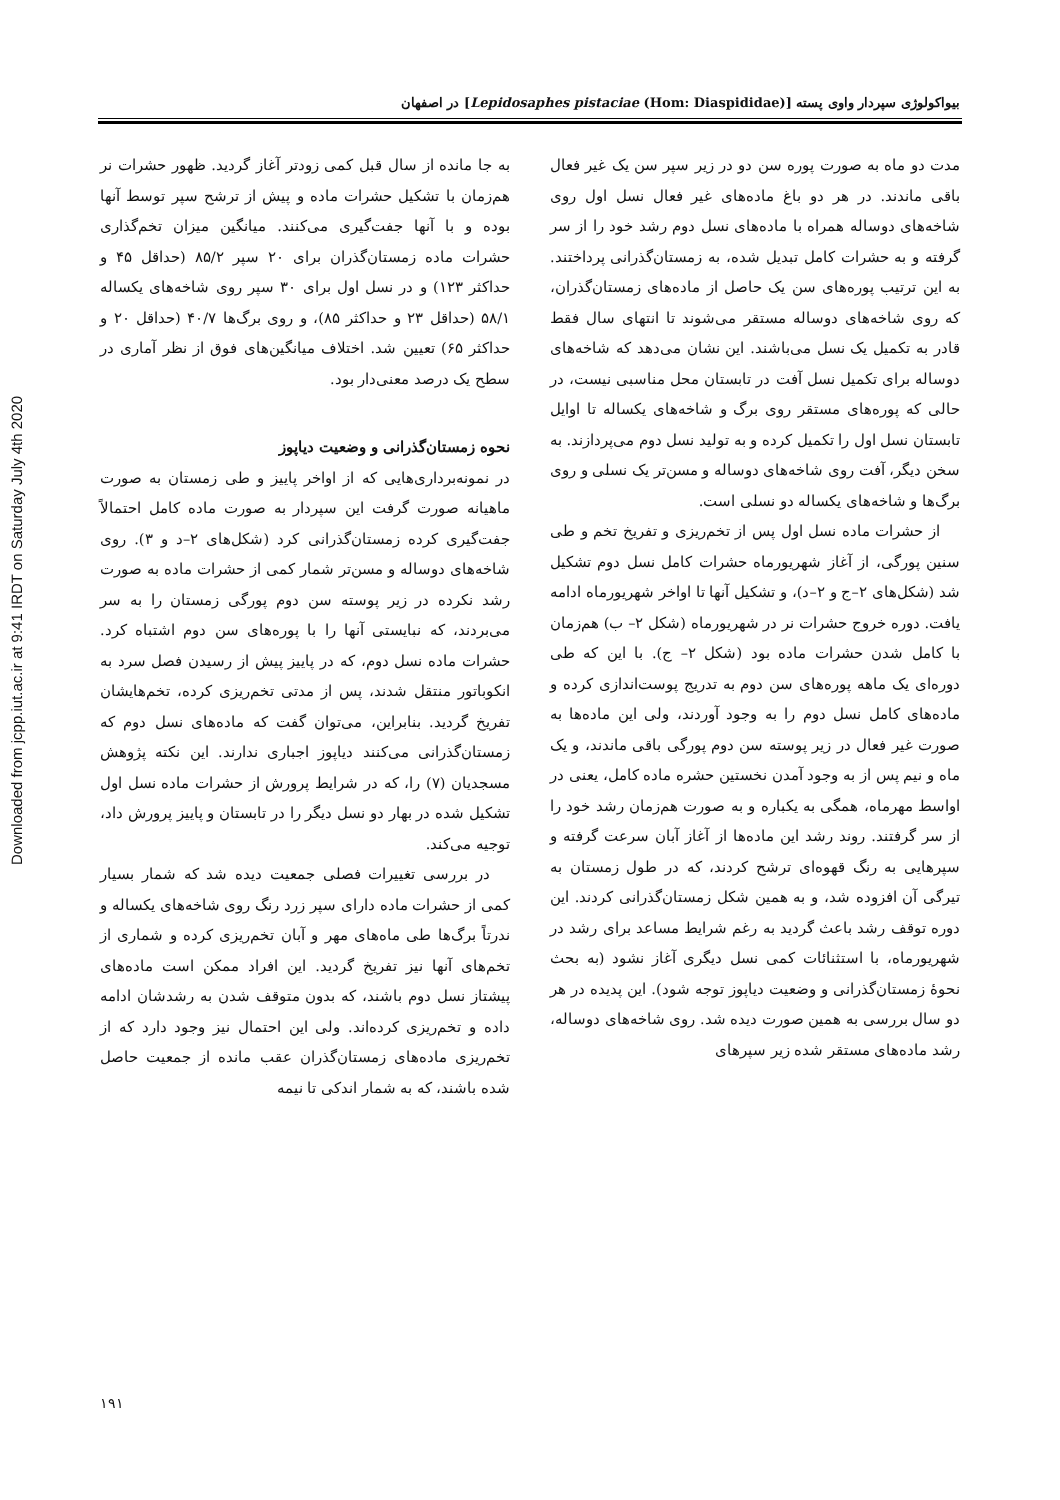Downloaded from jcpp.iut.ac.ir at 9:41 IRDT on Saturday July 4th 2020
بیواکولوژی سپردار واوی پسته [Lepidosaphes pistaciae (Hom: Diaspididae)] در اصفهان
مدت دو ماه به صورت پوره سن دو در زیر سپر سن یک غیر فعال باقی ماندند. در هر دو باغ ماده‌های غیر فعال نسل اول روی شاخه‌های دوساله همراه با ماده‌های نسل دوم رشد خود را از سر گرفته و به حشرات کامل تبدیل شده، به زمستان‌گذرانی پرداختند. به این ترتیب پوره‌های سن یک حاصل از ماده‌های زمستان‌گذران، که روی شاخه‌های دوساله مستقر می‌شوند تا انتهای سال فقط قادر به تکمیل یک نسل می‌باشند. این نشان می‌دهد که شاخه‌های دوساله برای تکمیل نسل آفت در تابستان محل مناسبی نیست، در حالی که پوره‌های مستقر روی برگ و شاخه‌های یکساله تا اوایل تابستان نسل اول را تکمیل کرده و به تولید نسل دوم می‌پردازند. به سخن دیگر، آفت روی شاخه‌های دوساله و مسن‌تر یک نسلی و روی برگ‌ها و شاخه‌های یکساله دو نسلی است.
از حشرات ماده نسل اول پس از تخم‌ریزی و تفریخ تخم و طی سنین پورگی، از آغاز شهریورماه حشرات کامل نسل دوم تشکیل شد (شکل‌های ۲–ج و ۲–د)، و تشکیل آنها تا اواخر شهریورماه ادامه یافت. دوره خروج حشرات نر در شهریورماه (شکل ۲– ب) هم‌زمان با کامل شدن حشرات ماده بود (شکل ۲– ج). با این که طی دوره‌ای یک ماهه پوره‌های سن دوم به تدریج پوست‌اندازی کرده و ماده‌های کامل نسل دوم را به وجود آوردند، ولی این ماده‌ها به صورت غیر فعال در زیر پوسته سن دوم پورگی باقی ماندند، و یک ماه و نیم پس از به وجود آمدن نخستین حشره ماده کامل، یعنی در اواسط مهرماه، همگی به یکباره و به صورت هم‌زمان رشد خود را از سر گرفتند. روند رشد این ماده‌ها از آغاز آبان سرعت گرفته و سپرهایی به رنگ قهوه‌ای ترشح کردند، که در طول زمستان به تیرگی آن افزوده شد، و به همین شکل زمستان‌گذرانی کردند. این دوره توقف رشد باعث گردید به رغم شرایط مساعد برای رشد در شهریورماه، با استثنائات کمی نسل دیگری آغاز نشود (به بحث نحوهٔ زمستان‌گذرانی و وضعیت دیاپوز توجه شود). این پدیده در هر دو سال بررسی به همین صورت دیده شد. روی شاخه‌های دوساله، رشد ماده‌های مستقر شده زیر سپرهای
به جا مانده از سال قبل کمی زودتر آغاز گردید. ظهور حشرات نر هم‌زمان با تشکیل حشرات ماده و پیش از ترشح سپر توسط آنها بوده و با آنها جفت‌گیری می‌کنند. میانگین میزان تخم‌گذاری حشرات ماده زمستان‌گذران برای ۲۰ سپر ۸۵/۲ (حداقل ۴۵ و حداکثر ۱۲۳) و در نسل اول برای ۳۰ سپر روی شاخه‌های یکساله ۵۸/۱ (حداقل ۲۳ و حداکثر ۸۵)، و روی برگ‌ها ۴۰/۷ (حداقل ۲۰ و حداکثر ۶۵) تعیین شد. اختلاف میانگین‌های فوق از نظر آماری در سطح یک درصد معنی‌دار بود.
نحوه زمستان‌گذرانی و وضعیت دیاپوز
در نمونه‌برداری‌هایی که از اواخر پاییز و طی زمستان به صورت ماهیانه صورت گرفت این سپردار به صورت ماده کامل احتمالاً جفت‌گیری کرده زمستان‌گذرانی کرد (شکل‌های ۲–د و ۳). روی شاخه‌های دوساله و مسن‌تر شمار کمی از حشرات ماده به صورت رشد نکرده در زیر پوسته سن دوم پورگی زمستان را به سر می‌بردند، که نبایستی آنها را با پوره‌های سن دوم اشتباه کرد. حشرات ماده نسل دوم، که در پاییز پیش از رسیدن فصل سرد به انکوباتور منتقل شدند، پس از مدتی تخم‌ریزی کرده، تخم‌هایشان تفریخ گردید. بنابراین، می‌توان گفت که ماده‌های نسل دوم که زمستان‌گذرانی می‌کنند دیاپوز اجباری ندارند. این نکته پژوهش مسجدیان (۷) را، که در شرایط پرورش از حشرات ماده نسل اول تشکیل شده در بهار دو نسل دیگر را در تابستان و پاییز پرورش داد، توجیه می‌کند.
در بررسی تغییرات فصلی جمعیت دیده شد که شمار بسیار کمی از حشرات ماده دارای سپر زرد رنگ روی شاخه‌های یکساله و ندرتاً برگ‌ها طی ماه‌های مهر و آبان تخم‌ریزی کرده و شماری از تخم‌های آنها نیز تفریخ گردید. این افراد ممکن است ماده‌های پیشتاز نسل دوم باشند، که بدون متوقف شدن به رشدشان ادامه داده و تخم‌ریزی کرده‌اند. ولی این احتمال نیز وجود دارد که از تخم‌ریزی ماده‌های زمستان‌گذران عقب مانده از جمعیت حاصل شده باشند، که به شمار اندکی تا نیمه
۱۹۱